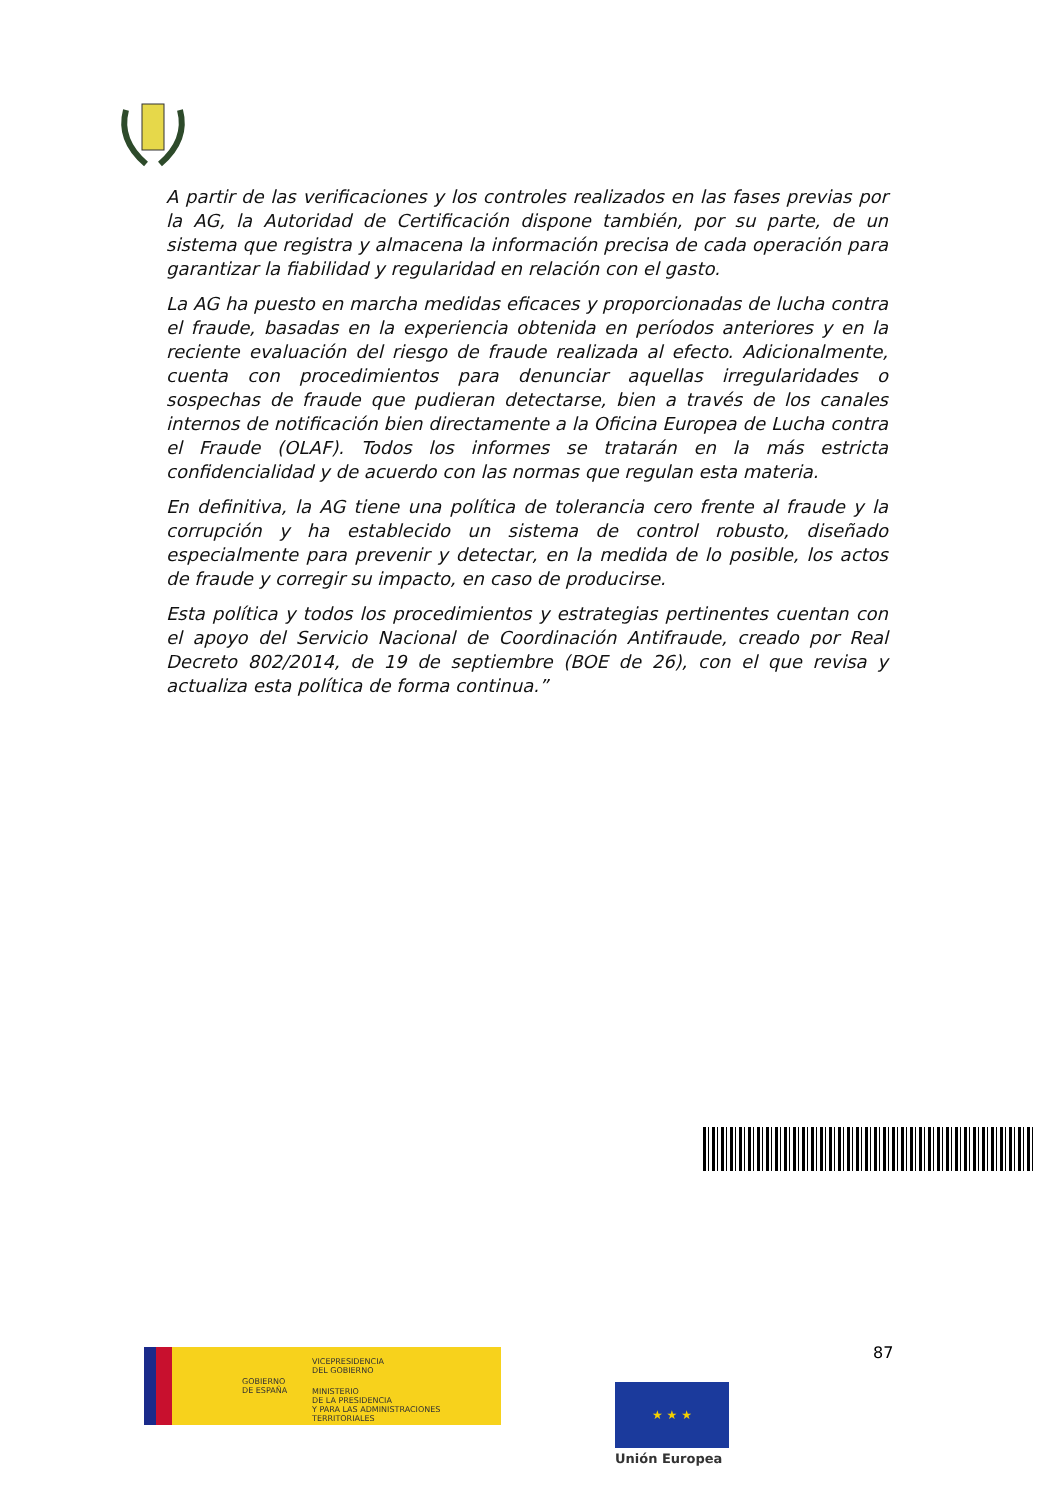A partir de las verificaciones y los controles realizados en las fases previas por la AG, la Autoridad de Certificación dispone también, por su parte, de un sistema que registra y almacena la información precisa de cada operación para garantizar la fiabilidad y regularidad en relación con el gasto.
La AG ha puesto en marcha medidas eficaces y proporcionadas de lucha contra el fraude, basadas en la experiencia obtenida en períodos anteriores y en la reciente evaluación del riesgo de fraude realizada al efecto. Adicionalmente, cuenta con procedimientos para denunciar aquellas irregularidades o sospechas de fraude que pudieran detectarse, bien a través de los canales internos de notificación bien directamente a la Oficina Europea de Lucha contra el Fraude (OLAF). Todos los informes se tratarán en la más estricta confidencialidad y de acuerdo con las normas que regulan esta materia.
En definitiva, la AG tiene una política de tolerancia cero frente al fraude y la corrupción y ha establecido un sistema de control robusto, diseñado especialmente para prevenir y detectar, en la medida de lo posible, los actos de fraude y corregir su impacto, en caso de producirse.
Esta política y todos los procedimientos y estrategias pertinentes cuentan con el apoyo del Servicio Nacional de Coordinación Antifraude, creado por Real Decreto 802/2014, de 19 de septiembre (BOE de 26), con el que revisa y actualiza esta política de forma continua.”
87
GOBIERNO
DE ESPAÑA
VICEPRESIDENCIA
DEL GOBIERNO
MINISTERIO
DE LA PRESIDENCIA
Y PARA LAS ADMINISTRACIONES TERRITORIALES
★ ★ ★
Unión Europea